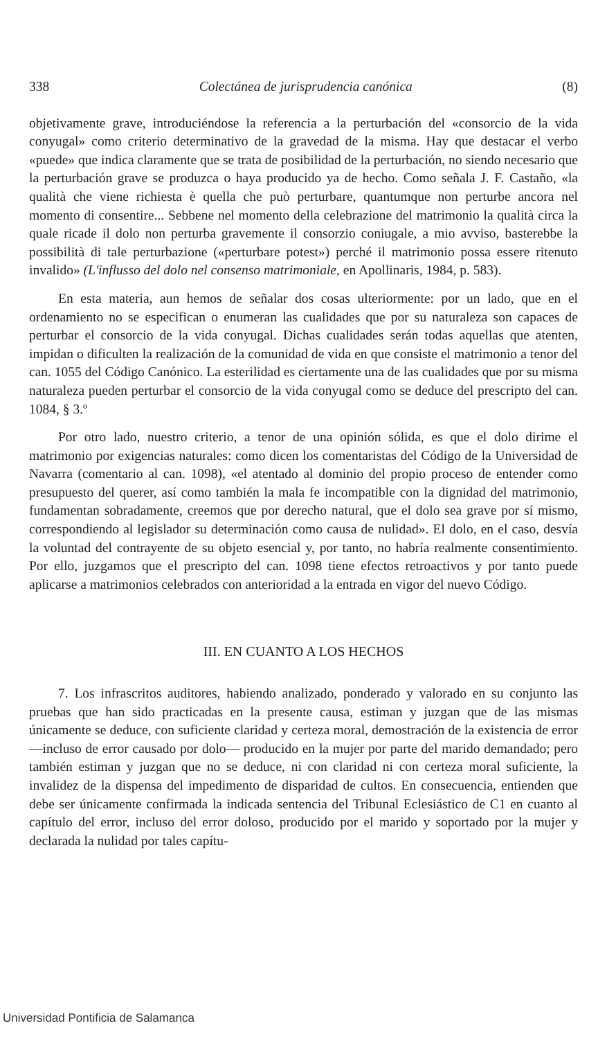338 Colectánea de jurisprudencia canónica (8)
objetivamente grave, introduciéndose la referencia a la perturbación del «consorcio de la vida conyugal» como criterio determinativo de la gravedad de la misma. Hay que destacar el verbo «puede» que indica claramente que se trata de posibilidad de la perturbación, no siendo necesario que la perturbación grave se produzca o haya producido ya de hecho. Como señala J. F. Castaño, «la qualità che viene richiesta è quella che può perturbare, quantumque non perturbe ancora nel momento di consentire... Sebbene nel momento della celebrazione del matrimonio la qualità circa la quale ricade il dolo non perturba gravemente il consorzio coniugale, a mio avviso, basterebbe la possibilità di tale perturbazione («perturbare potest») perché il matrimonio possa essere ritenuto invalido» (L'influsso del dolo nel consenso matrimoniale, en Apollinaris, 1984, p. 583).
En esta materia, aun hemos de señalar dos cosas ulteriormente: por un lado, que en el ordenamiento no se especifican o enumeran las cualidades que por su naturaleza son capaces de perturbar el consorcio de la vida conyugal. Dichas cualidades serán todas aquellas que atenten, impidan o dificulten la realización de la comunidad de vida en que consiste el matrimonio a tenor del can. 1055 del Código Canónico. La esterilidad es ciertamente una de las cualidades que por su misma naturaleza pueden perturbar el consorcio de la vida conyugal como se deduce del prescripto del can. 1084, § 3.º
Por otro lado, nuestro criterio, a tenor de una opinión sólida, es que el dolo dirime el matrimonio por exigencias naturales: como dicen los comentaristas del Código de la Universidad de Navarra (comentario al can. 1098), «el atentado al dominio del propio proceso de entender como presupuesto del querer, así como también la mala fe incompatible con la dignidad del matrimonio, fundamentan sobradamente, creemos que por derecho natural, que el dolo sea grave por sí mismo, correspondiendo al legislador su determinación como causa de nulidad». El dolo, en el caso, desvía la voluntad del contrayente de su objeto esencial y, por tanto, no habría realmente consentimiento. Por ello, juzgamos que el prescripto del can. 1098 tiene efectos retroactivos y por tanto puede aplicarse a matrimonios celebrados con anterioridad a la entrada en vigor del nuevo Código.
III. EN CUANTO A LOS HECHOS
7. Los infrascritos auditores, habiendo analizado, ponderado y valorado en su conjunto las pruebas que han sido practicadas en la presente causa, estiman y juzgan que de las mismas únicamente se deduce, con suficiente claridad y certeza moral, demostración de la existencia de error —incluso de error causado por dolo— producido en la mujer por parte del marido demandado; pero también estiman y juzgan que no se deduce, ni con claridad ni con certeza moral suficiente, la invalidez de la dispensa del impedimento de disparidad de cultos. En consecuencia, entienden que debe ser únicamente confirmada la indicada sentencia del Tribunal Eclesiástico de C1 en cuanto al capítulo del error, incluso del error doloso, producido por el marido y soportado por la mujer y declarada la nulidad por tales capítu-
Universidad Pontificia de Salamanca